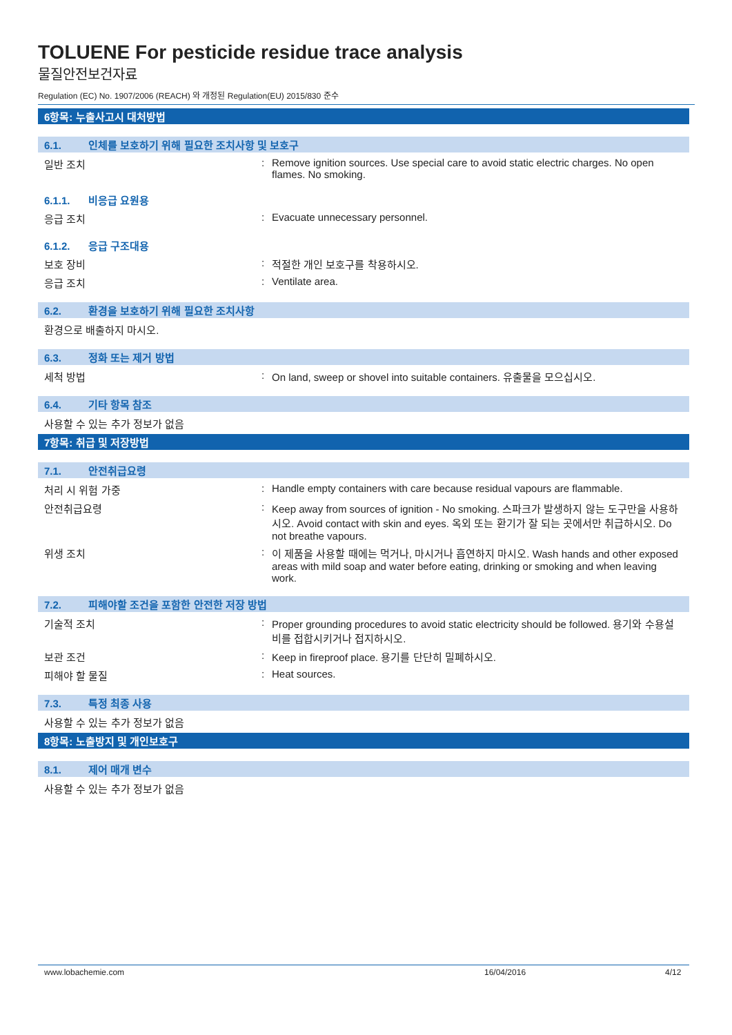TOLUENE For pesticide residue trace analysis
물질안전보건자료
Regulation (EC) No. 1907/2006 (REACH) 와 개정된 Regulation(EU) 2015/830 준수
6항목: 누출사고시 대처방법
6.1. 인체를 보호하기 위해 필요한 조치사항 및 보호구
일반 조치 : Remove ignition sources. Use special care to avoid static electric charges. No open flames. No smoking.
6.1.1. 비응급 요원용
응급 조치 : Evacuate unnecessary personnel.
6.1.2. 응급 구조대용
보호 장비 : 적절한 개인 보호구를 착용하시오.
응급 조치 : Ventilate area.
6.2. 환경을 보호하기 위해 필요한 조치사항
환경으로 배출하지 마시오.
6.3. 정화 또는 제거 방법
세척 방법 : On land, sweep or shovel into suitable containers. 유출물을 모으십시오.
6.4. 기타 항목 참조
사용할 수 있는 추가 정보가 없음
7항목: 취급 및 저장방법
7.1. 안전취급요령
처리 시 위험 가중 : Handle empty containers with care because residual vapours are flammable.
안전취급요령 : Keep away from sources of ignition - No smoking. 스파크가 발생하지 않는 도구만을 사용하시오. Avoid contact with skin and eyes. 옥외 또는 환기가 잘 되는 곳에서만 취급하시오. Do not breathe vapours.
위생 조치 : 이 제품을 사용할 때에는 먹거나, 마시거나 흡연하지 마시오. Wash hands and other exposed areas with mild soap and water before eating, drinking or smoking and when leaving work.
7.2. 피해야할 조건을 포함한 안전한 저장 방법
기술적 조치 : Proper grounding procedures to avoid static electricity should be followed. 용기와 수용설비를 접합시키거나 접지하시오.
보관 조건 : Keep in fireproof place. 용기를 단단히 밀폐하시오.
피해야 할 물질 : Heat sources.
7.3. 특정 최종 사용
사용할 수 있는 추가 정보가 없음
8항목: 노출방지 및 개인보호구
8.1. 제어 매개 변수
사용할 수 있는 추가 정보가 없음
www.lobachemie.com 16/04/2016 4/12